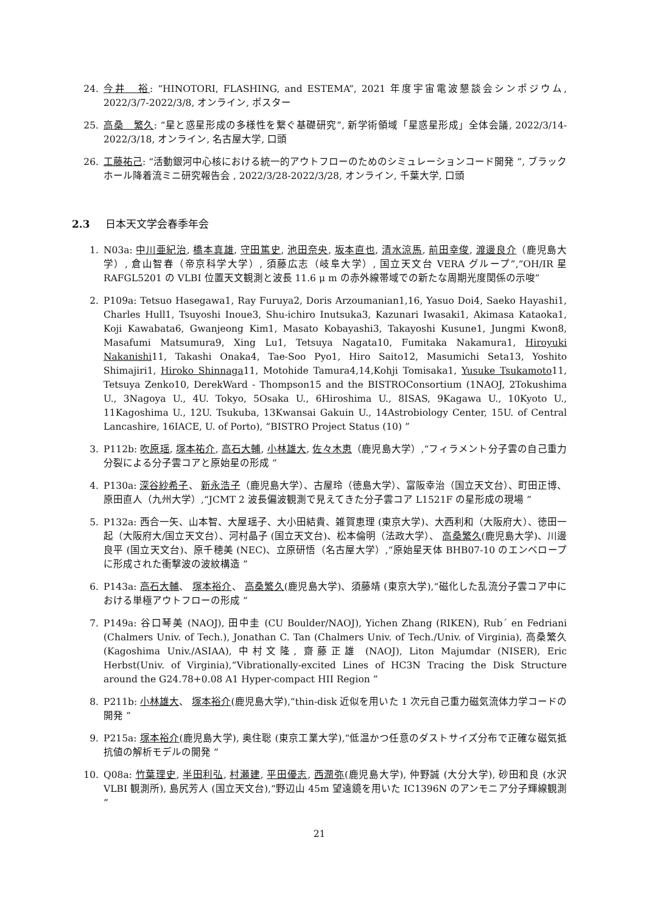24. 今井　裕: “HINOTORI, FLASHING, and ESTEMA”, 2021 年度宇宙電波懇談会シンポジウム, 2022/3/7-2022/3/8, オンライン, ポスター
25. 高桑　繁久: “星と惑星形成の多様性を繋ぐ基礎研究”, 新学術領域「星惑星形成」全体会議, 2022/3/14-2022/3/18, オンライン, 名古屋大学, 口頭
26. 工藤祐己: “活動銀河中心核における統一的アウトフローのためのシミュレーションコード開発 ”, ブラックホール降着流ミニ研究報告会 , 2022/3/28-2022/3/28, オンライン, 千葉大学, 口頭
2.3 日本天文学会春季年会
1. N03a: 中川亜紀治, 橋本真雄, 守田篤史, 池田奈央, 坂本直也, 清水涼馬, 前田幸俊, 渡邊良介（鹿児島大学）, 倉山智春（帝京科学大学）, 須藤広志（岐阜大学）, 国立天文台 VERA グループ”,“OH/IR 星 RAFGL5201 の VLBI 位置天文観測と波長 11.6 μ m の赤外線帯域での新たな周期光度関係の示唆”
2. P109a: Tetsuo Hasegawa1, Ray Furuya2, Doris Arzoumanian1,16, Yasuo Doi4, Saeko Hayashi1, Charles Hull1, Tsuyoshi Inoue3, Shu-ichiro Inutsuka3, Kazunari Iwasaki1, Akimasa Kataoka1, Koji Kawabata6, Gwanjeong Kim1, Masato Kobayashi3, Takayoshi Kusune1, Jungmi Kwon8, Masafumi Matsumura9, Xing Lu1, Tetsuya Nagata10, Fumitaka Nakamura1, Hiroyuki Nakanishi11, Takashi Onaka4, Tae-Soo Pyo1, Hiro Saito12, Masumichi Seta13, Yoshito Shimajiri1, Hiroko Shinnaga11, Motohide Tamura4,14,Kohji Tomisaka1, Yusuke Tsukamoto11, Tetsuya Zenko10, DerekWard - Thompson15 and the BISTROConsortium (1NAOJ, 2Tokushima U., 3Nagoya U., 4U. Tokyo, 5Osaka U., 6Hiroshima U., 8ISAS, 9Kagawa U., 10Kyoto U., 11Kagoshima U., 12U. Tsukuba, 13Kwansai Gakuin U., 14Astrobiology Center, 15U. of Central Lancashire, 16IACE, U. of Porto), “BISTRO Project Status (10) ”
3. P112b: 吹原瑶, 塚本祐介, 高石大輔, 小林雄大, 佐々木恵（鹿児島大学）,“フィラメント分子雲の自己重力分裂による分子雲コアと原始星の形成 ”
4. P130a: 深谷紗希子、 新永浩子（鹿児島大学）、古屋玲（徳島大学）、富阪幸治（国立天文台）、町田正博、原田直人（九州大学）,“JCMT 2 波長偏波観測で見えてきた分子雲コア L1521F の星形成の現場 ”
5. P132a: 西合一矢、山本智、大屋瑶子、大小田結貴、雑賀恵理 (東京大学)、大西利和（大阪府大）、徳田一起（大阪府大/国立天文台）、河村晶子 (国立天文台)、松本倫明（法政大学）、 高桑繁久(鹿児島大学)、川邊良平 (国立天文台)、原千穂美 (NEC)、立原研悟（名古屋大学）,“原始星天体 BHB07-10 のエンベロープに形成された衝撃波の波紋構造 ”
6. P143a: 高石大輔、 塚本裕介、 高桑繁久(鹿児島大学)、須藤靖 (東京大学),“磁化した乱流分子雲コア中における単極アウトフローの形成 ”
7. P149a: 谷口琴美 (NAOJ), 田中圭 (CU Boulder/NAOJ), Yichen Zhang (RIKEN), Rub´ en Fedriani (Chalmers Univ. of Tech.), Jonathan C. Tan (Chalmers Univ. of Tech./Univ. of Virginia), 高桑繁久 (Kagoshima Univ./ASIAA), 中村文隆, 齋藤正雄 (NAOJ), Liton Majumdar (NISER), Eric Herbst(Univ. of Virginia),“Vibrationally-excited Lines of HC3N Tracing the Disk Structure around the G24.78+0.08 A1 Hyper-compact HII Region ”
8. P211b: 小林雄大、 塚本裕介(鹿児島大学),“thin-disk 近似を用いた 1 次元自己重力磁気流体力学コードの開発 ”
9. P215a: 塚本裕介(鹿児島大学), 奥住聡 (東京工業大学),“低温かつ任意のダストサイズ分布で正確な磁気抵抗値の解析モデルの開発 ”
10. Q08a: 竹葉理史, 半田利弘, 村瀬建, 平田優志, 西潤弥(鹿児島大学), 仲野誠 (大分大学), 砂田和良 (水沢 VLBI 観測所), 島尻芳人 (国立天文台),“野辺山 45m 望遠鏡を用いた IC1396N のアンモニア分子輝線観測 ”
21